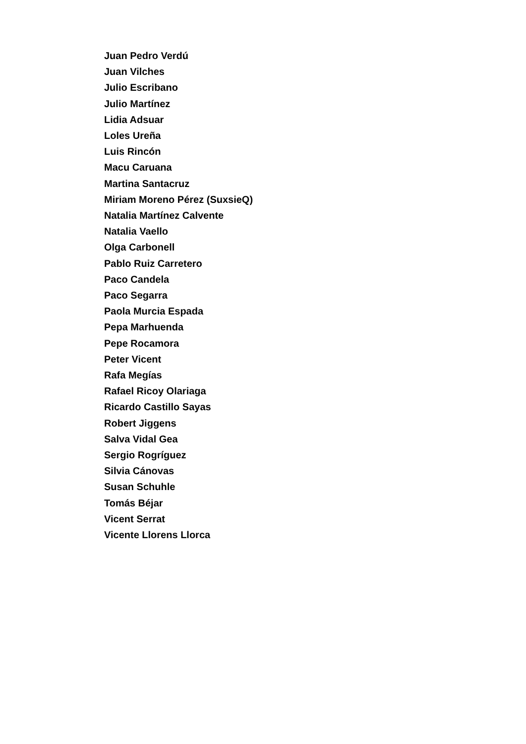Juan Pedro Verdú
Juan Vilches
Julio Escribano
Julio Martínez
Lidia Adsuar
Loles Ureña
Luis Rincón
Macu Caruana
Martina Santacruz
Miriam Moreno Pérez (SuxsieQ)
Natalia Martínez Calvente
Natalia Vaello
Olga Carbonell
Pablo Ruiz Carretero
Paco Candela
Paco Segarra
Paola Murcia Espada
Pepa Marhuenda
Pepe Rocamora
Peter Vicent
Rafa Megías
Rafael Ricoy Olariaga
Ricardo Castillo Sayas
Robert Jiggens
Salva Vidal Gea
Sergio Rogríguez
Silvia Cánovas
Susan Schuhle
Tomás Béjar
Vicent Serrat
Vicente Llorens Llorca